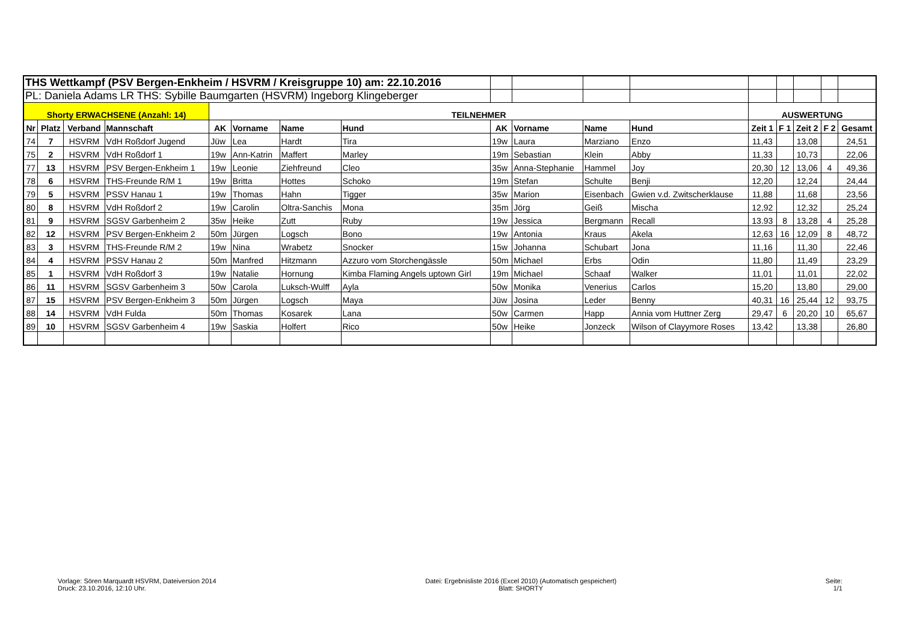| THS Wettkampf (PSV Bergen-Enkheim / HSVRM / Kreisgruppe 10) am: 22.10.2016 | | | | | | | | | | | | | | | | |
| PL: Daniela Adams LR THS: Sybille Baumgarten (HSVRM) Ingeborg Klingeberger | | | | | | | | | | | | | | | | |
| Shorty ERWACHSENE (Anzahl: 14) | | | | TEILNEHMER | | | | | | | | AUSWERTUNG | | | | |
| Nr | Platz | Verband | Mannschaft | AK | Vorname | Name | Hund | AK | Vorname | Name | Hund | Zeit 1 | F 1 | Zeit 2 | F 2 | Gesamt |
| 74 | 7 | HSVRM | VdH Roßdorf Jugend | Jüw | Lea | Hardt | Tira | 19w | Laura | Marziano | Enzo | 11,43 | | 13,08 | | 24,51 |
| 75 | 2 | HSVRM | VdH Roßdorf 1 | 19w | Ann-Katrin | Maffert | Marley | 19m | Sebastian | Klein | Abby | 11,33 | | 10,73 | | 22,06 |
| 77 | 13 | HSVRM | PSV Bergen-Enkheim 1 | 19w | Leonie | Ziehfreund | Cleo | 35w | Anna-Stephanie | Hammel | Joy | 20,30 | 12 | 13,06 | 4 | 49,36 |
| 78 | 6 | HSVRM | THS-Freunde R/M 1 | 19w | Britta | Hottes | Schoko | 19m | Stefan | Schulte | Benji | 12,20 | | 12,24 | | 24,44 |
| 79 | 5 | HSVRM | PSSV Hanau 1 | 19w | Thomas | Hahn | Tigger | 35w | Marion | Eisenbach | Gwien v.d. Zwitscherklause | 11,88 | | 11,68 | | 23,56 |
| 80 | 8 | HSVRM | VdH Roßdorf 2 | 19w | Carolin | Oltra-Sanchis | Mona | 35m | Jörg | Geiß | Mischa | 12,92 | | 12,32 | | 25,24 |
| 81 | 9 | HSVRM | SGSV Garbenheim 2 | 35w | Heike | Zutt | Ruby | 19w | Jessica | Bergmann | Recall | 13.93 | 8 | 13,28 | 4 | 25,28 |
| 82 | 12 | HSVRM | PSV Bergen-Enkheim 2 | 50m | Jürgen | Logsch | Bono | 19w | Antonia | Kraus | Akela | 12,63 | 16 | 12,09 | 8 | 48,72 |
| 83 | 3 | HSVRM | THS-Freunde R/M 2 | 19w | Nina | Wrabetz | Snocker | 15w | Johanna | Schubart | Jona | 11,16 | | 11,30 | | 22,46 |
| 84 | 4 | HSVRM | PSSV Hanau 2 | 50m | Manfred | Hitzmann | Azzuro vom Storchengässle | 50m | Michael | Erbs | Odin | 11,80 | | 11,49 | | 23,29 |
| 85 | 1 | HSVRM | VdH Roßdorf 3 | 19w | Natalie | Hornung | Kimba Flaming Angels uptown Girl | 19m | Michael | Schaaf | Walker | 11,01 | | 11,01 | | 22,02 |
| 86 | 11 | HSVRM | SGSV Garbenheim 3 | 50w | Carola | Luksch-Wulff | Ayla | 50w | Monika | Venerius | Carlos | 15,20 | | 13,80 | | 29,00 |
| 87 | 15 | HSVRM | PSV Bergen-Enkheim 3 | 50m | Jürgen | Logsch | Maya | Jüw | Josina | Leder | Benny | 40,31 | 16 | 25,44 | 12 | 93,75 |
| 88 | 14 | HSVRM | VdH Fulda | 50m | Thomas | Kosarek | Lana | 50w | Carmen | Happ | Annia vom Huttner Zerg | 29,47 | 6 | 20,20 | 10 | 65,67 |
| 89 | 10 | HSVRM | SGSV Garbenheim 4 | 19w | Saskia | Holfert | Rico | 50w | Heike | Jonzeck | Wilson of Clayymore Roses | 13,42 | | 13,38 | | 26,80 |
Vorlage: Sören Marquardt HSVRM, Dateiversion 2014
Druck: 23.10.2016, 12:10 Uhr.
Datei: Ergebnisliste 2016 (Excel 2010) (Automatisch gespeichert)
Blatt: SHORTY
Seite:
1/1